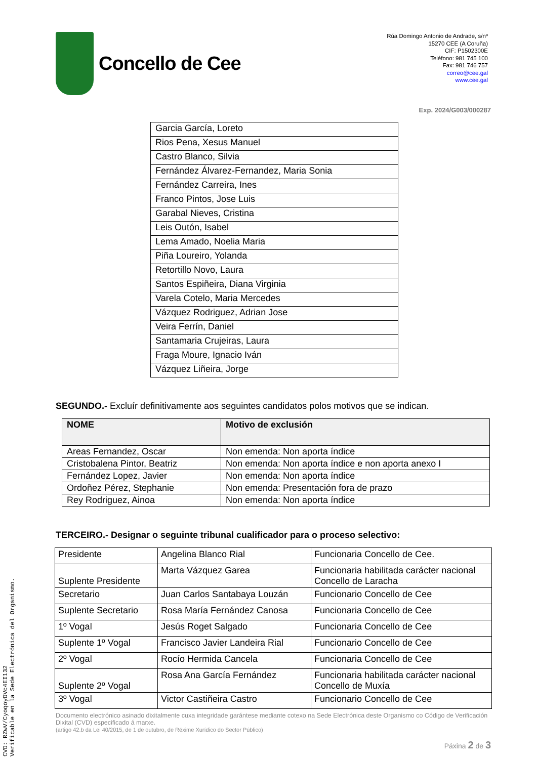Concello de Cee
Rúa Domingo Antonio de Andrade, s/nº
15270 CEE (A Coruña)
CIF: P1502300E
Teléfono: 981 745 100
Fax: 981 746 757
correo@cee.gal
www.cee.gal
Exp. 2024/G003/000287
| Garcia García, Loreto |
| Rios Pena, Xesus Manuel |
| Castro Blanco, Silvia |
| Fernández Álvarez-Fernandez, Maria Sonia |
| Fernández Carreira, Ines |
| Franco Pintos, Jose Luis |
| Garabal Nieves, Cristina |
| Leis Outón, Isabel |
| Lema Amado, Noelia Maria |
| Piña Loureiro, Yolanda |
| Retortillo Novo, Laura |
| Santos Espiñeira, Diana Virginia |
| Varela Cotelo, Maria Mercedes |
| Vázquez Rodriguez, Adrian Jose |
| Veira Ferrín, Daniel |
| Santamaria Crujeiras, Laura |
| Fraga Moure, Ignacio Iván |
| Vázquez Liñeira, Jorge |
SEGUNDO.- Excluír definitivamente aos seguintes candidatos polos motivos que se indican.
| NOME | Motivo de exclusión |
| --- | --- |
| Areas Fernandez, Oscar | Non emenda: Non aporta índice |
| Cristobalena Pintor, Beatriz | Non emenda: Non aporta índice e non aporta anexo I |
| Fernández Lopez, Javier | Non emenda: Non aporta índice |
| Ordoñez Pérez, Stephanie | Non emenda: Presentación fora de prazo |
| Rey Rodriguez, Ainoa | Non emenda: Non aporta índice |
TERCEIRO.- Designar o seguinte tribunal cualificador para o proceso selectivo:
| Presidente | Angelina Blanco Rial | Funcionaria Concello de Cee. |
| Suplente Presidente | Marta Vázquez Garea | Funcionaria habilitada carácter nacional Concello de Laracha |
| Secretario | Juan Carlos Santabaya Louzán | Funcionario Concello de Cee |
| Suplente Secretario | Rosa María Fernández Canosa | Funcionaria Concello de Cee |
| 1º Vogal | Jesús Roget Salgado | Funcionaria Concello de Cee |
| Suplente 1º Vogal | Francisco Javier Landeira Rial | Funcionario Concello de Cee |
| 2º Vogal | Rocío Hermida Cancela | Funcionaria Concello de Cee |
| Suplente 2º Vogal | Rosa Ana García Fernández | Funcionaria habilitada carácter nacional Concello de Muxía |
| 3º Vogal | Victor Castiñeira Castro | Funcionario Concello de Cee |
Documento electrónico asinado dixitalmente cuxa integridade garántese mediante cotexo na Sede Electrónica deste Organismo co Código de Verificación Dixital (CVD) especificado á marxe.
(artigo 42.b da Lei 40/2015, de 1 de outubro, de Réxime Xurídico do Sector Público)
Páxina 2 de 3
CVD: RZwV/CyoqoyDVc4EI132
Verificable en la Sede Electrónica del Organismo.